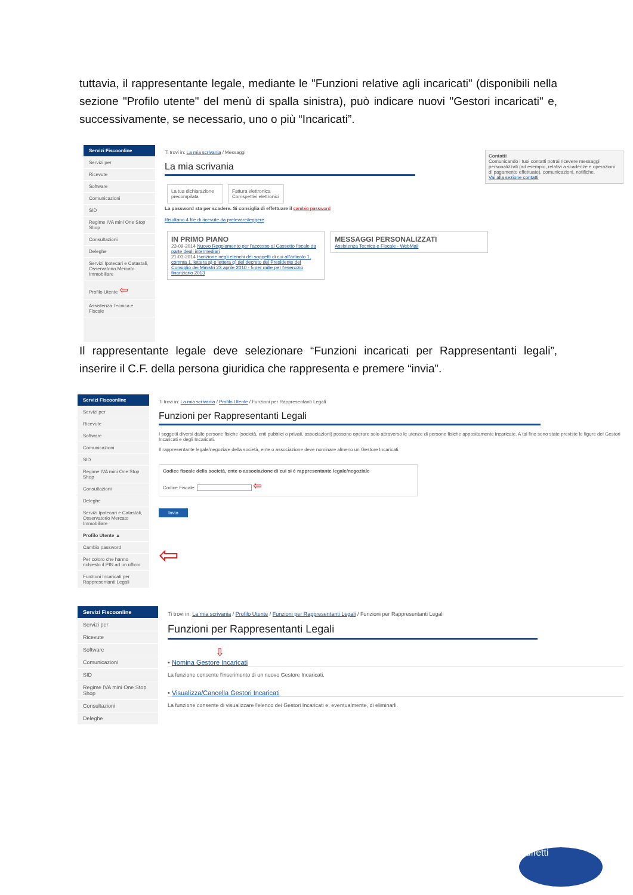tuttavia, il rappresentante legale, mediante le "Funzioni relative agli incaricati" (disponibili nella sezione "Profilo utente" del menù di spalla sinistra), può indicare nuovi "Gestori incaricati" e, successivamente, se necessario, uno o più “Incaricati”.
Servizi Fiscoonline
Servizi per
Ricevute
Software
Comunicazioni
SID
Regime IVA mini One Stop Shop
Consultazioni
Deleghe
Servizi Ipotecari e Catastali, Osservatorio Mercato Immobiliare
Profilo Utente ⇦
Assistenza Tecnica e Fiscale
Ti trovi in: La mia scrivania / Messaggi
Contatti
Comunicando i tuoi contatti potrai ricevere messaggi personalizzati (ad esempio, relativi a scadenze e operazioni di pagamento effettuate), comunicazioni, notifiche.
Vai alla sezione contatti
La mia scrivania
La tua dichiarazione precompilata Fattura elettronica Corrispettivi elettronici
La password sta per scadere. Si consiglia di effettuare il cambio password
Risultano 4 file di ricevute da prelevare/leggere
IN PRIMO PIANO
23-09-2014 Nuovo Regolamento per l'accesso al Cassetto fiscale da parte degli intermediari
21-03-2014 Iscrizione negli elenchi dei soggetti di cui all'articolo 1, comma 1, lettera a) e lettera g) del decreto del Presidente del Consiglio dei Ministri 23 aprile 2010 - 5 per mille per l'esercizio finanziario 2013
MESSAGGI PERSONALIZZATI
Assistenza Tecnica e Fiscale - WebMail
Il rappresentante legale deve selezionare “Funzioni incaricati per Rappresentanti legali”, inserire il C.F. della persona giuridica che rappresenta e premere “invia”.
Servizi Fiscoonline
Servizi per
Ricevute
Software
Comunicazioni
SID
Regime IVA mini One Stop Shop
Consultazioni
Deleghe
Servizi Ipotecari e Catastali, Osservatorio Mercato Immobiliare
Profilo Utente ▲
Cambio password
Per coloro che hanno richiesto il PIN ad un ufficio
Funzioni Incaricati per Rappresentanti Legali
Ti trovi in: La mia scrivania / Profilo Utente / Funzioni per Rappresentanti Legali
Funzioni per Rappresentanti Legali
I soggetti diversi dalle persone fisiche (società, enti pubblici o privati, associazioni) possono operare solo attraverso le utenze di persone fisiche appositamente incaricate. A tal fine sono state previste le figure dei Gestori Incaricati e degli Incaricati.
Il rappresentante legale/negoziale della società, ente o associazione deve nominare almeno un Gestore Incaricati.
Codice fiscale della società, ente o associazione di cui si è rappresentante legale/negoziale
Codice Fiscale: ⇦
Invia
⇦
Servizi Fiscoonline
Servizi per
Ricevute
Software
Comunicazioni
SID
Regime IVA mini One Stop Shop
Consultazioni
Deleghe
Ti trovi in: La mia scrivania / Profilo Utente / Funzioni per Rappresentanti Legali / Funzioni per Rappresentanti Legali
Funzioni per Rappresentanti Legali
⇩
• Nomina Gestore Incaricati
La funzione consente l'inserimento di un nuovo Gestore Incaricati.
• Visualizza/Cancella Gestori Incaricati
La funzione consente di visualizzare l'elenco dei Gestori Incaricati e, eventualmente, di eliminarli.
Buffetti